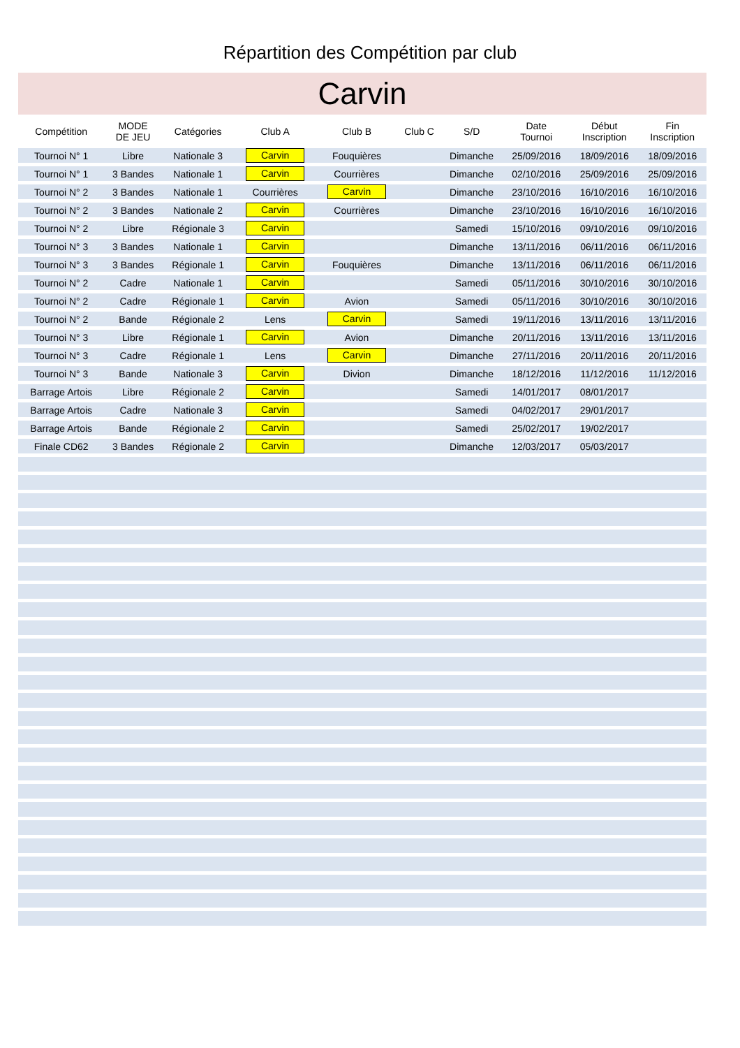Répartition des Compétition par club
Carvin
| Compétition | MODE DE JEU | Catégories | Club A | Club B | Club C | S/D | Date Tournoi | Début Inscription | Fin Inscription |
| --- | --- | --- | --- | --- | --- | --- | --- | --- | --- |
| Tournoi N° 1 | Libre | Nationale 3 | Carvin | Fouquières | | Dimanche | 25/09/2016 | 18/09/2016 | 18/09/2016 |
| Tournoi N° 1 | 3 Bandes | Nationale 1 | Carvin | Courrières | | Dimanche | 02/10/2016 | 25/09/2016 | 25/09/2016 |
| Tournoi N° 2 | 3 Bandes | Nationale 1 | Courrières | Carvin | | Dimanche | 23/10/2016 | 16/10/2016 | 16/10/2016 |
| Tournoi N° 2 | 3 Bandes | Nationale 2 | Carvin | Courrières | | Dimanche | 23/10/2016 | 16/10/2016 | 16/10/2016 |
| Tournoi N° 2 | Libre | Régionale 3 | Carvin | | | Samedi | 15/10/2016 | 09/10/2016 | 09/10/2016 |
| Tournoi N° 3 | 3 Bandes | Nationale 1 | Carvin | | | Dimanche | 13/11/2016 | 06/11/2016 | 06/11/2016 |
| Tournoi N° 3 | 3 Bandes | Régionale 1 | Carvin | Fouquières | | Dimanche | 13/11/2016 | 06/11/2016 | 06/11/2016 |
| Tournoi N° 2 | Cadre | Nationale 1 | Carvin | | | Samedi | 05/11/2016 | 30/10/2016 | 30/10/2016 |
| Tournoi N° 2 | Cadre | Régionale 1 | Carvin | Avion | | Samedi | 05/11/2016 | 30/10/2016 | 30/10/2016 |
| Tournoi N° 2 | Bande | Régionale 2 | Lens | Carvin | | Samedi | 19/11/2016 | 13/11/2016 | 13/11/2016 |
| Tournoi N° 3 | Libre | Régionale 1 | Carvin | Avion | | Dimanche | 20/11/2016 | 13/11/2016 | 13/11/2016 |
| Tournoi N° 3 | Cadre | Régionale 1 | Lens | Carvin | | Dimanche | 27/11/2016 | 20/11/2016 | 20/11/2016 |
| Tournoi N° 3 | Bande | Nationale 3 | Carvin | Divion | | Dimanche | 18/12/2016 | 11/12/2016 | 11/12/2016 |
| Barrage Artois | Libre | Régionale 2 | Carvin | | | Samedi | 14/01/2017 | 08/01/2017 | |
| Barrage Artois | Cadre | Nationale 3 | Carvin | | | Samedi | 04/02/2017 | 29/01/2017 | |
| Barrage Artois | Bande | Régionale 2 | Carvin | | | Samedi | 25/02/2017 | 19/02/2017 | |
| Finale CD62 | 3 Bandes | Régionale 2 | Carvin | | | Dimanche | 12/03/2017 | 05/03/2017 | |